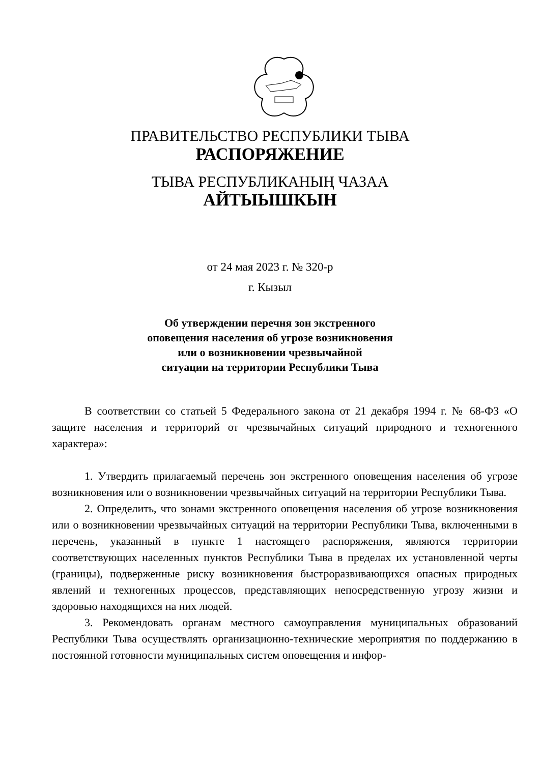ПРАВИТЕЛЬСТВО РЕСПУБЛИКИ ТЫВА
РАСПОРЯЖЕНИЕ
ТЫВА РЕСПУБЛИКАНЫҢ ЧАЗАА
АЙТЫЫШКЫН
от 24 мая 2023 г. № 320-р
г. Кызыл
Об утверждении перечня зон экстренного
оповещения населения об угрозе возникновения
или о возникновении чрезвычайной
ситуации на территории Республики Тыва
В соответствии со статьей 5 Федерального закона от 21 декабря 1994 г. № 68-ФЗ «О защите населения и территорий от чрезвычайных ситуаций природного и техногенного характера»:
1. Утвердить прилагаемый перечень зон экстренного оповещения населения об угрозе возникновения или о возникновении чрезвычайных ситуаций на территории Республики Тыва.
2. Определить, что зонами экстренного оповещения населения об угрозе возникновения или о возникновении чрезвычайных ситуаций на территории Республики Тыва, включенными в перечень, указанный в пункте 1 настоящего распоряжения, являются территории соответствующих населенных пунктов Республики Тыва в пределах их установленной черты (границы), подверженные риску возникновения быстроразвивающихся опасных природных явлений и техногенных процессов, представляющих непосредственную угрозу жизни и здоровью находящихся на них людей.
3. Рекомендовать органам местного самоуправления муниципальных образований Республики Тыва осуществлять организационно-технические мероприятия по поддержанию в постоянной готовности муниципальных систем оповещения и инфор-